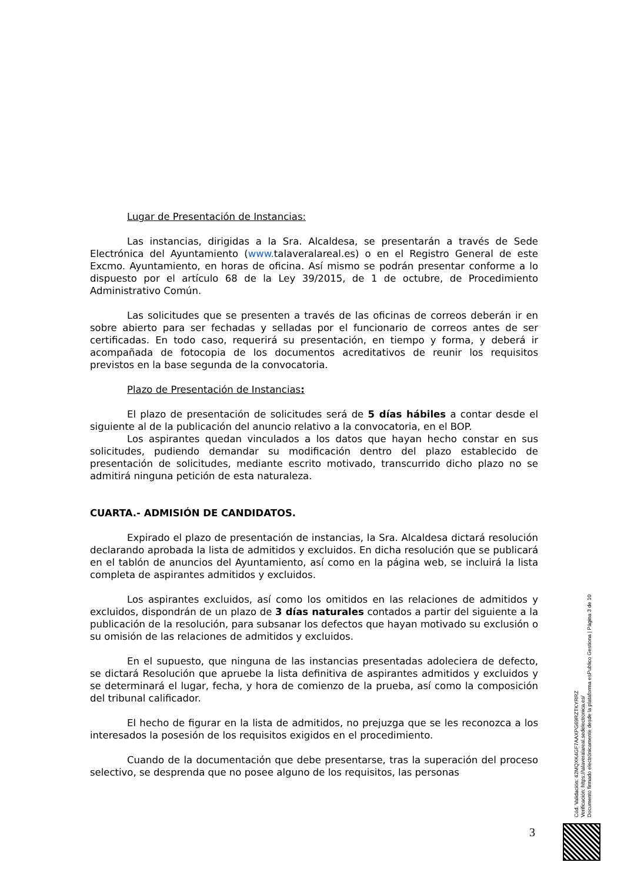Lugar de Presentación de Instancias:
Las instancias, dirigidas a la Sra. Alcaldesa, se presentarán a través de Sede Electrónica del Ayuntamiento (www. talaveralareal.es) o en el Registro General de este Excmo. Ayuntamiento, en horas de oficina. Así mismo se podrán presentar conforme a lo dispuesto por el artículo 68 de la Ley 39/2015, de 1 de octubre, de Procedimiento Administrativo Común.
Las solicitudes que se presenten a través de las oficinas de correos deberán ir en sobre abierto para ser fechadas y selladas por el funcionario de correos antes de ser certificadas. En todo caso, requerirá su presentación, en tiempo y forma, y deberá ir acompañada de fotocopia de los documentos acreditativos de reunir los requisitos previstos en la base segunda de la convocatoria.
Plazo de Presentación de Instancias:
El plazo de presentación de solicitudes será de 5 días hábiles a contar desde el siguiente al de la publicación del anuncio relativo a la convocatoria, en el BOP.
Los aspirantes quedan vinculados a los datos que hayan hecho constar en sus solicitudes, pudiendo demandar su modificación dentro del plazo establecido de presentación de solicitudes, mediante escrito motivado, transcurrido dicho plazo no se admitirá ninguna petición de esta naturaleza.
CUARTA.- ADMISIÓN DE CANDIDATOS.
Expirado el plazo de presentación de instancias, la Sra. Alcaldesa dictará resolución declarando aprobada la lista de admitidos y excluidos. En dicha resolución que se publicará en el tablón de anuncios del Ayuntamiento, así como en la página web, se incluirá la lista completa de aspirantes admitidos y excluidos.
Los aspirantes excluidos, así como los omitidos en las relaciones de admitidos y excluidos, dispondrán de un plazo de 3 días naturales contados a partir del siguiente a la publicación de la resolución, para subsanar los defectos que hayan motivado su exclusión o su omisión de las relaciones de admitidos y excluidos.
En el supuesto, que ninguna de las instancias presentadas adoleciera de defecto, se dictará Resolución que apruebe la lista definitiva de aspirantes admitidos y excluidos y se determinará el lugar, fecha, y hora de comienzo de la prueba, así como la composición del tribunal calificador.
El hecho de figurar en la lista de admitidos, no prejuzga que se les reconozca a los interesados la posesión de los requisitos exigidos en el procedimiento.
Cuando de la documentación que debe presentarse, tras la superación del proceso selectivo, se desprenda que no posee alguno de los requisitos, las personas
Cód. Validación: 42MQXK4GF7AAXPG69RZTKYRRZ
Verificación: https://talaveralareal.sedelectronica.es/
Documento firmado electrónicamente desde la plataforma esPublico Gestiona | Página 3 de 10
3